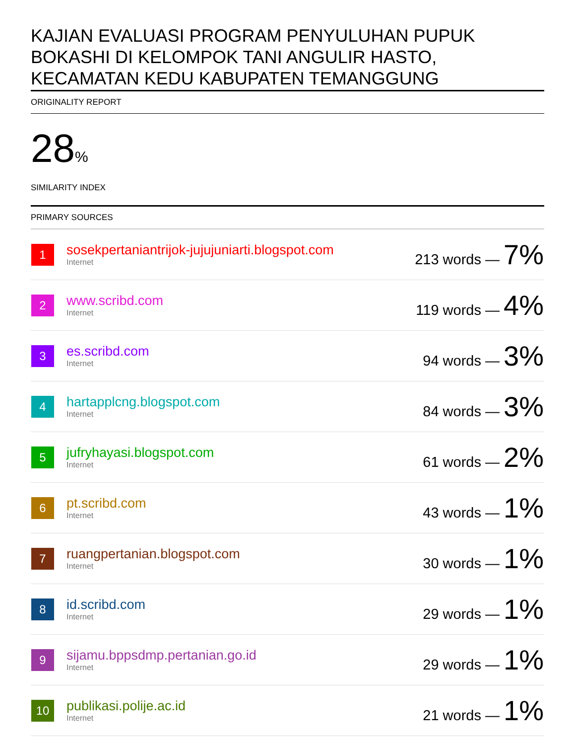KAJIAN EVALUASI PROGRAM PENYULUHAN PUPUK BOKASHI DI KELOMPOK TANI ANGULIR HASTO, KECAMATAN KEDU KABUPATEN TEMANGGUNG
ORIGINALITY REPORT
28%
SIMILARITY INDEX
PRIMARY SOURCES
| 1 | sosekpertaniantrijok-jujujuniarti.blogspot.com Internet | 213 words — 7% |
| 2 | www.scribd.com Internet | 119 words — 4% |
| 3 | es.scribd.com Internet | 94 words — 3% |
| 4 | hartapplcng.blogspot.com Internet | 84 words — 3% |
| 5 | jufryhayasi.blogspot.com Internet | 61 words — 2% |
| 6 | pt.scribd.com Internet | 43 words — 1% |
| 7 | ruangpertanian.blogspot.com Internet | 30 words — 1% |
| 8 | id.scribd.com Internet | 29 words — 1% |
| 9 | sijamu.bppsdmp.pertanian.go.id Internet | 29 words — 1% |
| 10 | publikasi.polije.ac.id Internet | 21 words — 1% |